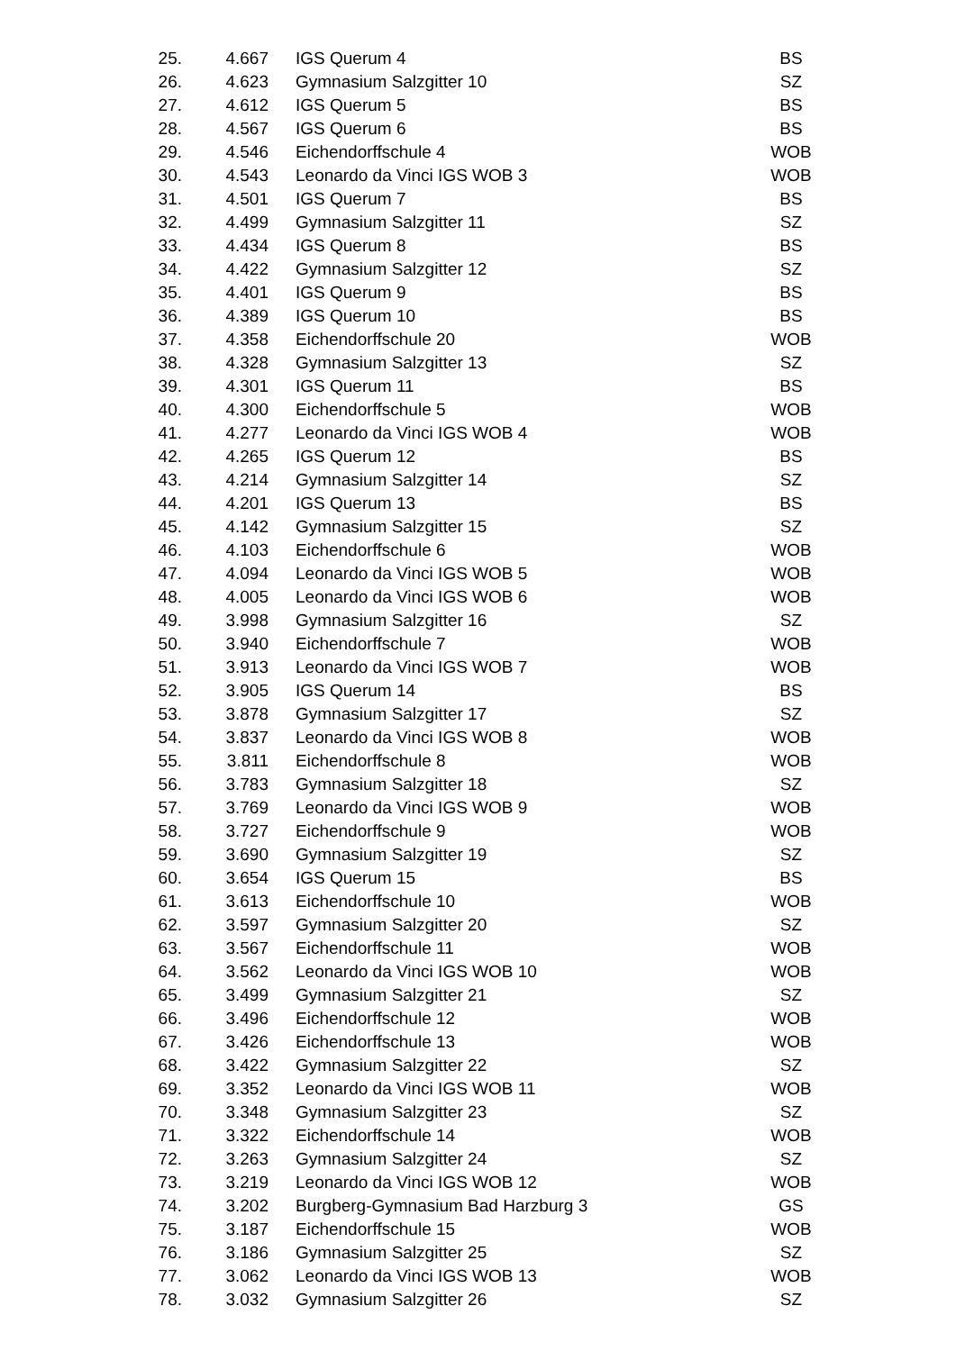| 25. | 4.667 | IGS Querum 4 | BS |
| 26. | 4.623 | Gymnasium Salzgitter 10 | SZ |
| 27. | 4.612 | IGS Querum 5 | BS |
| 28. | 4.567 | IGS Querum 6 | BS |
| 29. | 4.546 | Eichendorffschule 4 | WOB |
| 30. | 4.543 | Leonardo da Vinci IGS WOB 3 | WOB |
| 31. | 4.501 | IGS Querum 7 | BS |
| 32. | 4.499 | Gymnasium Salzgitter 11 | SZ |
| 33. | 4.434 | IGS Querum 8 | BS |
| 34. | 4.422 | Gymnasium Salzgitter 12 | SZ |
| 35. | 4.401 | IGS Querum 9 | BS |
| 36. | 4.389 | IGS Querum 10 | BS |
| 37. | 4.358 | Eichendorffschule 20 | WOB |
| 38. | 4.328 | Gymnasium Salzgitter 13 | SZ |
| 39. | 4.301 | IGS Querum 11 | BS |
| 40. | 4.300 | Eichendorffschule 5 | WOB |
| 41. | 4.277 | Leonardo da Vinci IGS WOB 4 | WOB |
| 42. | 4.265 | IGS Querum 12 | BS |
| 43. | 4.214 | Gymnasium Salzgitter 14 | SZ |
| 44. | 4.201 | IGS Querum 13 | BS |
| 45. | 4.142 | Gymnasium Salzgitter 15 | SZ |
| 46. | 4.103 | Eichendorffschule 6 | WOB |
| 47. | 4.094 | Leonardo da Vinci IGS WOB 5 | WOB |
| 48. | 4.005 | Leonardo da Vinci IGS WOB 6 | WOB |
| 49. | 3.998 | Gymnasium Salzgitter 16 | SZ |
| 50. | 3.940 | Eichendorffschule 7 | WOB |
| 51. | 3.913 | Leonardo da Vinci IGS WOB 7 | WOB |
| 52. | 3.905 | IGS Querum 14 | BS |
| 53. | 3.878 | Gymnasium Salzgitter 17 | SZ |
| 54. | 3.837 | Leonardo da Vinci IGS WOB 8 | WOB |
| 55. | 3.811 | Eichendorffschule 8 | WOB |
| 56. | 3.783 | Gymnasium Salzgitter 18 | SZ |
| 57. | 3.769 | Leonardo da Vinci IGS WOB 9 | WOB |
| 58. | 3.727 | Eichendorffschule 9 | WOB |
| 59. | 3.690 | Gymnasium Salzgitter 19 | SZ |
| 60. | 3.654 | IGS Querum 15 | BS |
| 61. | 3.613 | Eichendorffschule 10 | WOB |
| 62. | 3.597 | Gymnasium Salzgitter 20 | SZ |
| 63. | 3.567 | Eichendorffschule 11 | WOB |
| 64. | 3.562 | Leonardo da Vinci IGS WOB 10 | WOB |
| 65. | 3.499 | Gymnasium Salzgitter 21 | SZ |
| 66. | 3.496 | Eichendorffschule 12 | WOB |
| 67. | 3.426 | Eichendorffschule 13 | WOB |
| 68. | 3.422 | Gymnasium Salzgitter 22 | SZ |
| 69. | 3.352 | Leonardo da Vinci IGS WOB 11 | WOB |
| 70. | 3.348 | Gymnasium Salzgitter 23 | SZ |
| 71. | 3.322 | Eichendorffschule 14 | WOB |
| 72. | 3.263 | Gymnasium Salzgitter 24 | SZ |
| 73. | 3.219 | Leonardo da Vinci IGS WOB 12 | WOB |
| 74. | 3.202 | Burgberg-Gymnasium Bad Harzburg 3 | GS |
| 75. | 3.187 | Eichendorffschule 15 | WOB |
| 76. | 3.186 | Gymnasium Salzgitter 25 | SZ |
| 77. | 3.062 | Leonardo da Vinci IGS WOB 13 | WOB |
| 78. | 3.032 | Gymnasium Salzgitter 26 | SZ |